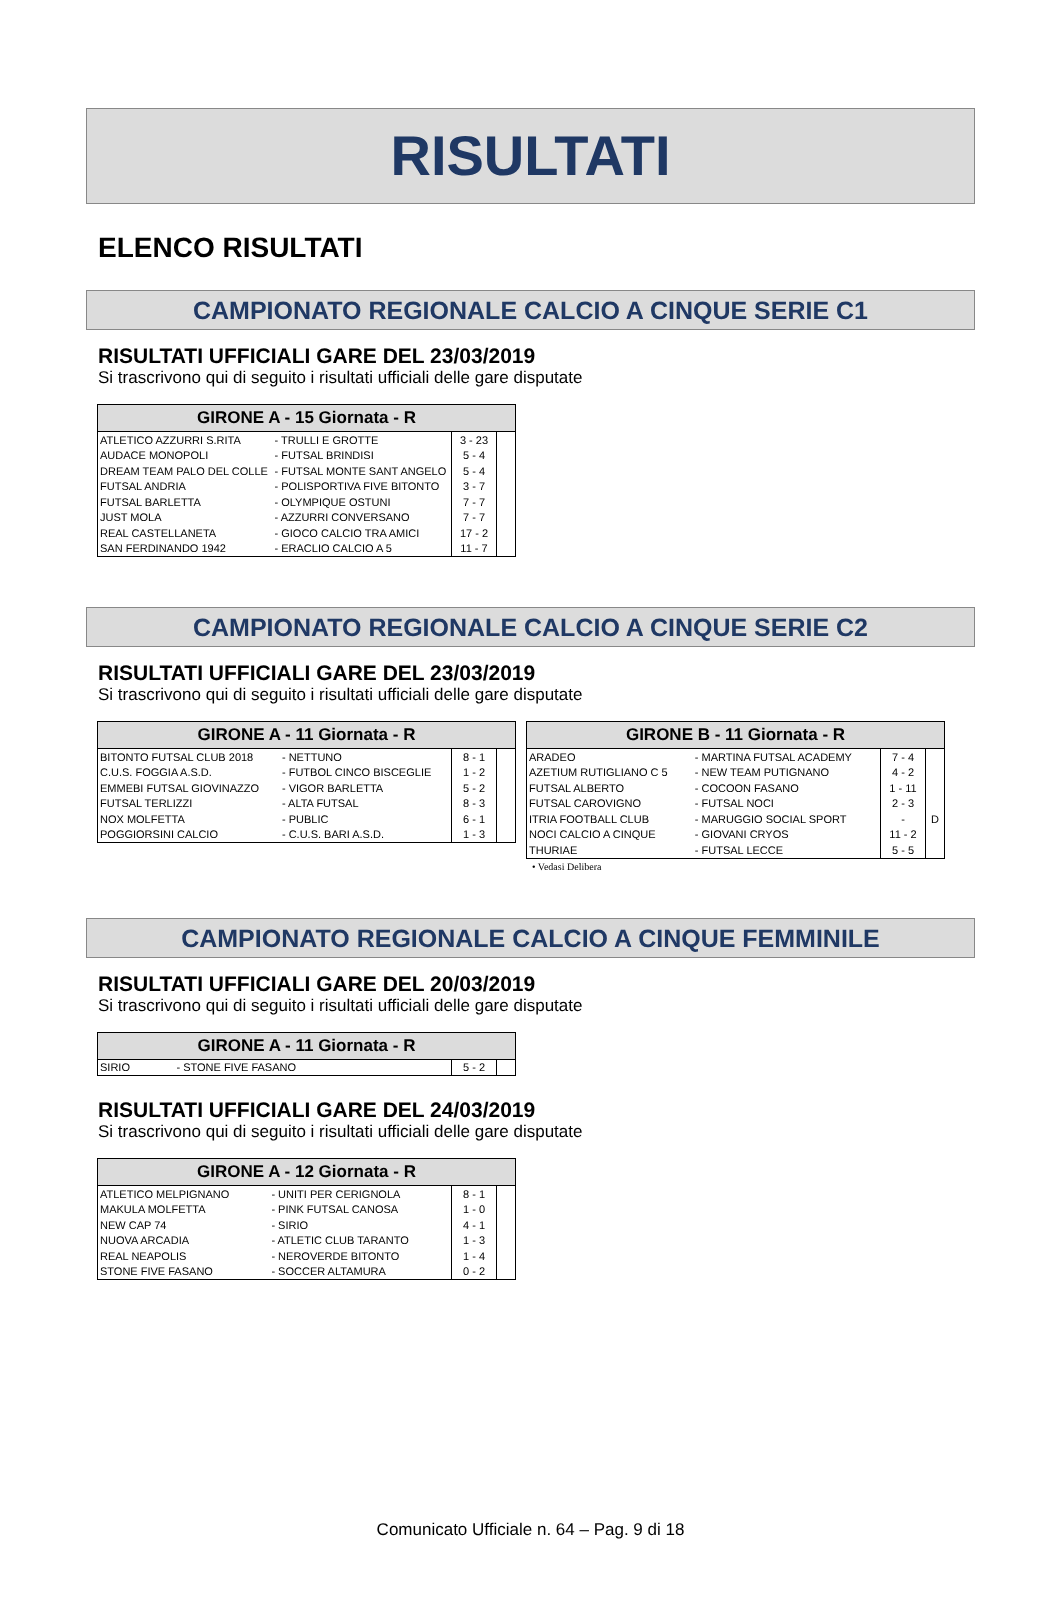RISULTATI
ELENCO RISULTATI
CAMPIONATO REGIONALE CALCIO A CINQUE SERIE C1
RISULTATI UFFICIALI GARE DEL 23/03/2019
Si trascrivono qui di seguito i risultati ufficiali delle gare disputate
| GIRONE A - 15 Giornata - R | | | |
| --- | --- | --- | --- |
| ATLETICO AZZURRI S.RITA | - TRULLI E GROTTE | 3 - 23 | |
| AUDACE MONOPOLI | - FUTSAL BRINDISI | 5 - 4 | |
| DREAM TEAM PALO DEL COLLE | - FUTSAL MONTE SANT ANGELO | 5 - 4 | |
| FUTSAL ANDRIA | - POLISPORTIVA FIVE BITONTO | 3 - 7 | |
| FUTSAL BARLETTA | - OLYMPIQUE OSTUNI | 7 - 7 | |
| JUST MOLA | - AZZURRI CONVERSANO | 7 - 7 | |
| REAL CASTELLANETA | - GIOCO CALCIO TRA AMICI | 17 - 2 | |
| SAN FERDINANDO 1942 | - ERACLIO CALCIO A 5 | 11 - 7 | |
CAMPIONATO REGIONALE CALCIO A CINQUE SERIE C2
RISULTATI UFFICIALI GARE DEL 23/03/2019
Si trascrivono qui di seguito i risultati ufficiali delle gare disputate
| GIRONE A - 11 Giornata - R | | | |
| --- | --- | --- | --- |
| BITONTO FUTSAL CLUB 2018 | - NETTUNO | 8 - 1 | |
| C.U.S. FOGGIA A.S.D. | - FUTBOL CINCO BISCEGLIE | 1 - 2 | |
| EMMEBI FUTSAL GIOVINAZZO | - VIGOR BARLETTA | 5 - 2 | |
| FUTSAL TERLIZZI | - ALTA FUTSAL | 8 - 3 | |
| NOX MOLFETTA | - PUBLIC | 6 - 1 | |
| POGGIORSINI CALCIO | - C.U.S. BARI A.S.D. | 1 - 3 | |
| GIRONE B - 11 Giornata - R | | | |
| --- | --- | --- | --- |
| ARADEO | - MARTINA FUTSAL ACADEMY | 7 - 4 | |
| AZETIUM RUTIGLIANO C 5 | - NEW TEAM PUTIGNANO | 4 - 2 | |
| FUTSAL ALBERTO | - COCOON FASANO | 1 - 11 | |
| FUTSAL CAROVIGNO | - FUTSAL NOCI | 2 - 3 | |
| ITRIA FOOTBALL CLUB | - MARUGGIO SOCIAL SPORT | - | D |
| NOCI CALCIO A CINQUE | - GIOVANI CRYOS | 11 - 2 | |
| THURIAE | - FUTSAL LECCE | 5 - 5 | |
• Vedasi Delibera
CAMPIONATO REGIONALE CALCIO A CINQUE FEMMINILE
RISULTATI UFFICIALI GARE DEL 20/03/2019
Si trascrivono qui di seguito i risultati ufficiali delle gare disputate
| GIRONE A - 11 Giornata - R | | | |
| --- | --- | --- | --- |
| SIRIO | - STONE FIVE FASANO | 5 - 2 | |
RISULTATI UFFICIALI GARE DEL 24/03/2019
Si trascrivono qui di seguito i risultati ufficiali delle gare disputate
| GIRONE A - 12 Giornata - R | | | |
| --- | --- | --- | --- |
| ATLETICO MELPIGNANO | - UNITI PER CERIGNOLA | 8 - 1 | |
| MAKULA MOLFETTA | - PINK FUTSAL CANOSA | 1 - 0 | |
| NEW CAP 74 | - SIRIO | 4 - 1 | |
| NUOVA ARCADIA | - ATLETIC CLUB TARANTO | 1 - 3 | |
| REAL NEAPOLIS | - NEROVERDE BITONTO | 1 - 4 | |
| STONE FIVE FASANO | - SOCCER ALTAMURA | 0 - 2 | |
Comunicato Ufficiale n. 64 – Pag. 9 di 18